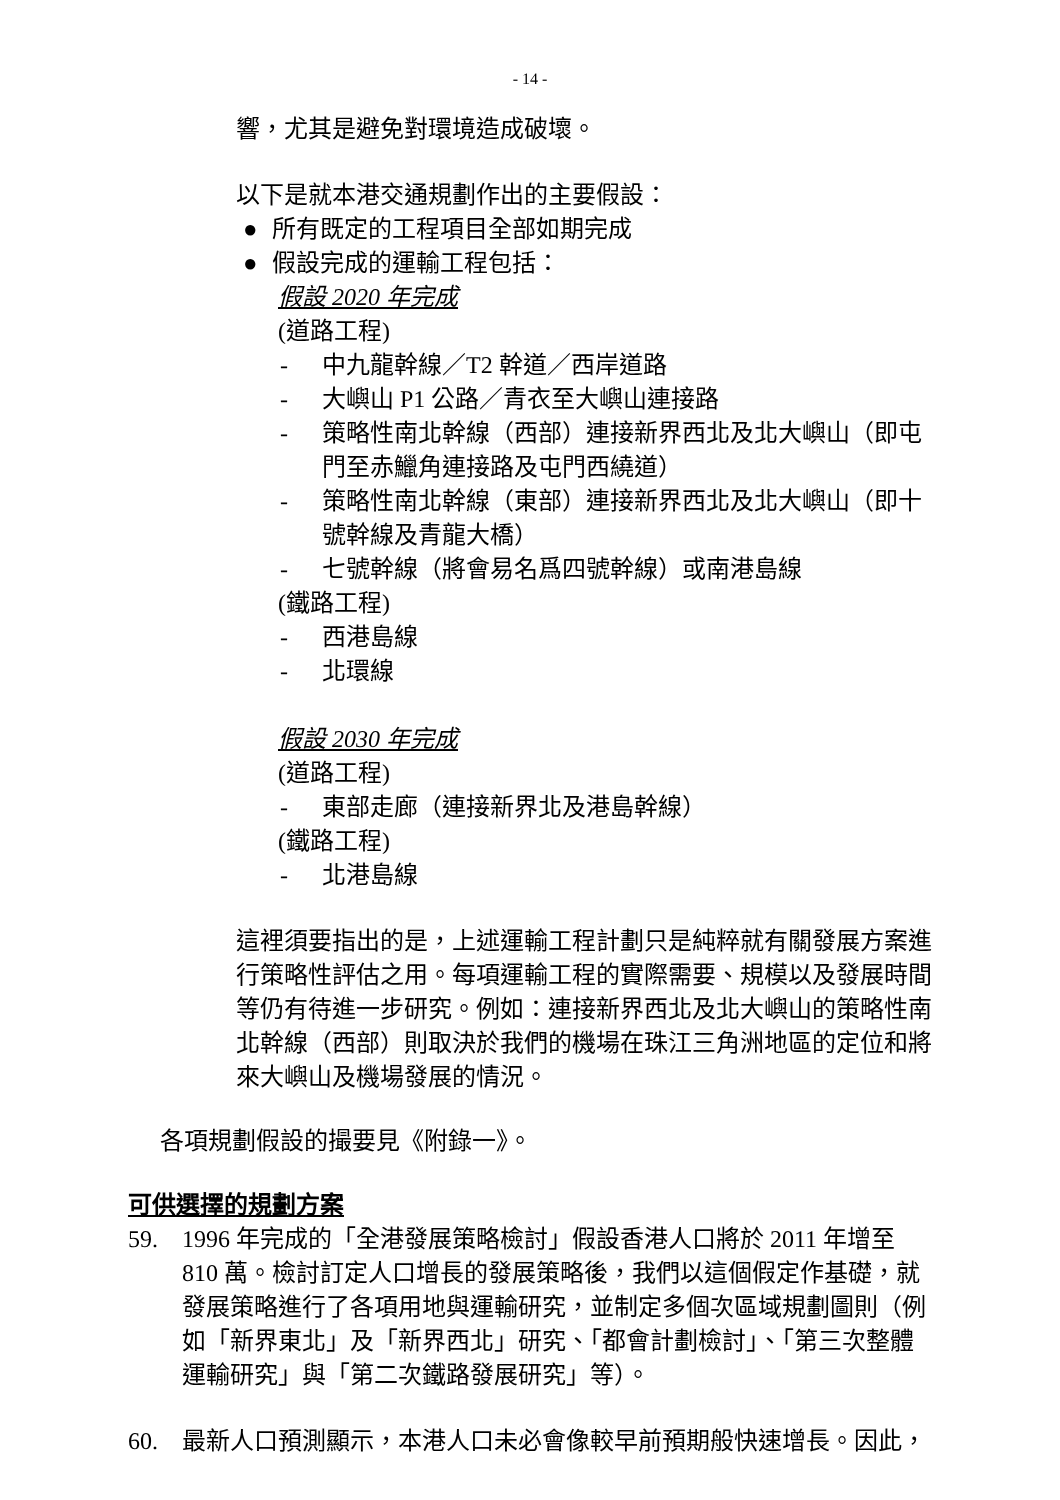- 14 -
響，尤其是避免對環境造成破壞。
以下是就本港交通規劃作出的主要假設：
● 所有既定的工程項目全部如期完成
● 假設完成的運輸工程包括：
假設 2020 年完成
(道路工程)
- 中九龍幹線／T2 幹道／西岸道路
- 大嶼山 P1 公路／青衣至大嶼山連接路
- 策略性南北幹線（西部）連接新界西北及北大嶼山（即屯門至赤鱲角連接路及屯門西繞道）
- 策略性南北幹線（東部）連接新界西北及北大嶼山（即十號幹線及青龍大橋）
- 七號幹線（將會易名爲四號幹線）或南港島線
(鐵路工程)
- 西港島線
- 北環線
假設 2030 年完成
(道路工程)
- 東部走廊（連接新界北及港島幹線）
(鐵路工程)
- 北港島線
這裡須要指出的是，上述運輸工程計劃只是純粹就有關發展方案進行策略性評估之用。每項運輸工程的實際需要、規模以及發展時間等仍有待進一步研究。例如：連接新界西北及北大嶼山的策略性南北幹線（西部）則取決於我們的機場在珠江三角洲地區的定位和將來大嶼山及機場發展的情況。
各項規劃假設的撮要見《附錄一》。
可供選擇的規劃方案
59. 1996 年完成的「全港發展策略檢討」假設香港人口將於 2011 年增至 810 萬。檢討訂定人口增長的發展策略後，我們以這個假定作基礎，就發展策略進行了各項用地與運輸研究，並制定多個次區域規劃圖則（例如「新界東北」及「新界西北」研究、「都會計劃檢討」、「第三次整體運輸研究」與「第二次鐵路發展研究」等）。
60. 最新人口預測顯示，本港人口未必會像較早前預期般快速增長。因此，